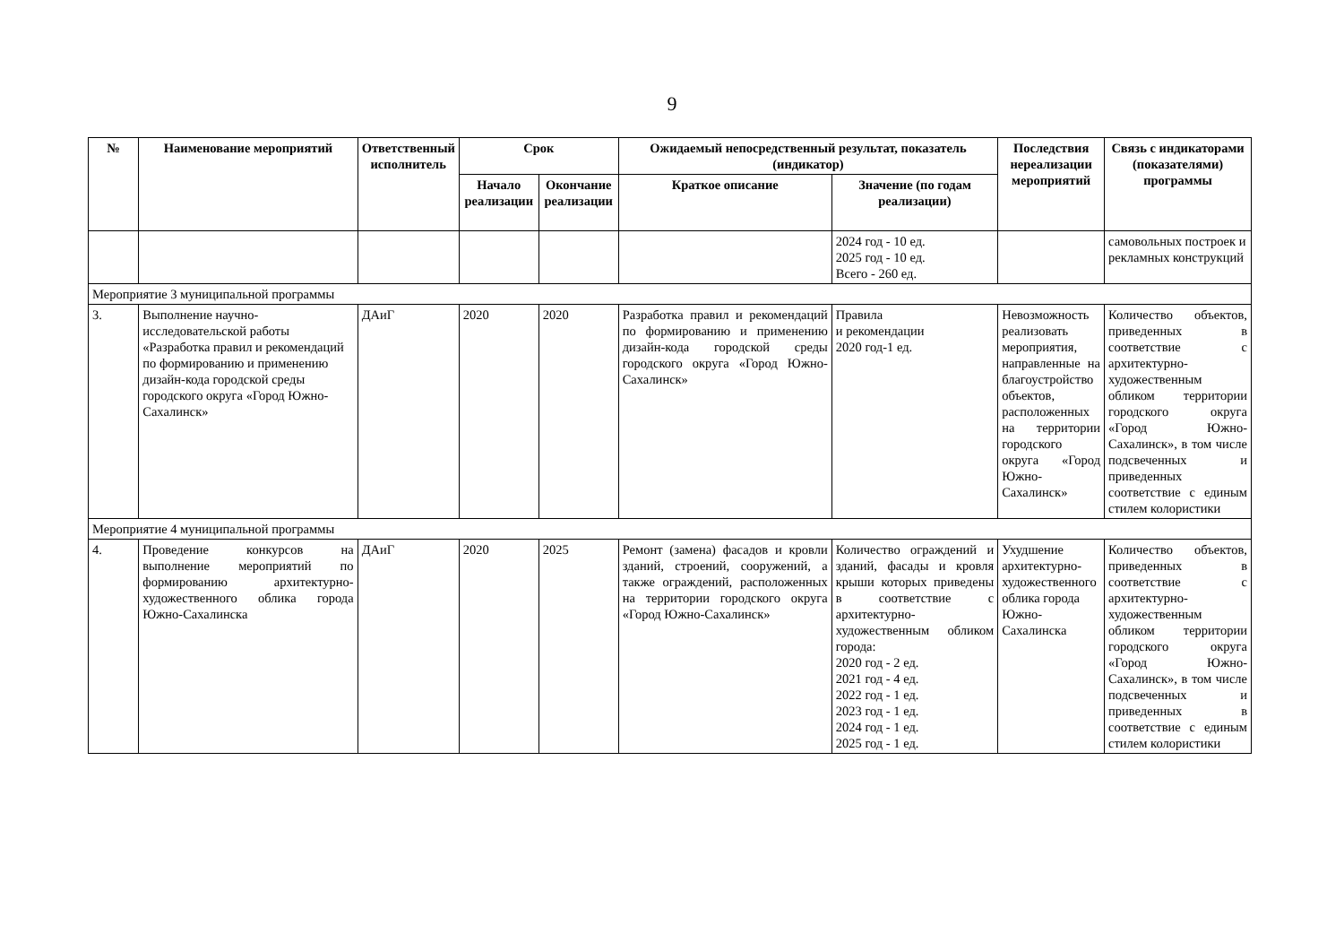9
| № | Наименование мероприятий | Ответственный исполнитель | Срок | | Ожидаемый непосредственный результат, показатель (индикатор) | | Последствия нереализации мероприятий | Связь с индикаторами (показателями) программы |
| --- | --- | --- | --- | --- | --- | --- | --- | --- |
| | | | Начало реализации | Окончание реализации | Краткое описание | Значение (по годам реализации) | | |
| | | | | | | 2024 год - 10 ед. 2025 год - 10 ед. Всего - 260 ед. | | самовольных построек и рекламных конструкций |
| Мероприятие 3 муниципальной программы | | | | | | | | |
| 3. | Выполнение научно-исследовательской работы «Разработка правил и рекомендаций по формированию и применению дизайн-кода городской среды городского округа «Город Южно-Сахалинск» | ДАиГ | 2020 | 2020 | Разработка правил и рекомендаций по формированию и применению дизайн-кода городской среды городского округа «Город Южно-Сахалинск» | Правила и рекомендации 2020 год-1 ед. | Невозможность реализовать мероприятия, направленные на благоустройство объектов, расположенных на территории городского округа «Город Южно-Сахалинск» | Количество объектов, приведенных в соответствие с архитектурно-художественным обликом территории городского округа «Город Южно-Сахалинск», в том числе подсвеченных и приведенных соответствие с единым стилем колористики |
| Мероприятие 4 муниципальной программы | | | | | | | | |
| 4. | Проведение конкурсов на выполнение мероприятий по формированию архитектурно-художественного облика города Южно-Сахалинска | ДАиГ | 2020 | 2025 | Ремонт (замена) фасадов и кровли зданий, строений, сооружений, а также ограждений, расположенных на территории городского округа «Город Южно-Сахалинск» | Количество ограждений и зданий, фасады и кровля крыши которых приведены в соответствие с архитектурно-художественным обликом города: 2020 год - 2 ед. 2021 год - 4 ед. 2022 год - 1 ед. 2023 год - 1 ед. 2024 год - 1 ед. 2025 год - 1 ед. | Ухудшение архитектурно-художественного облика города Южно-Сахалинска | Количество объектов, приведенных в соответствие с архитектурно-художественным обликом территории городского округа «Город Южно-Сахалинск», в том числе подсвеченных и приведенных в соответствие с единым стилем колористики |